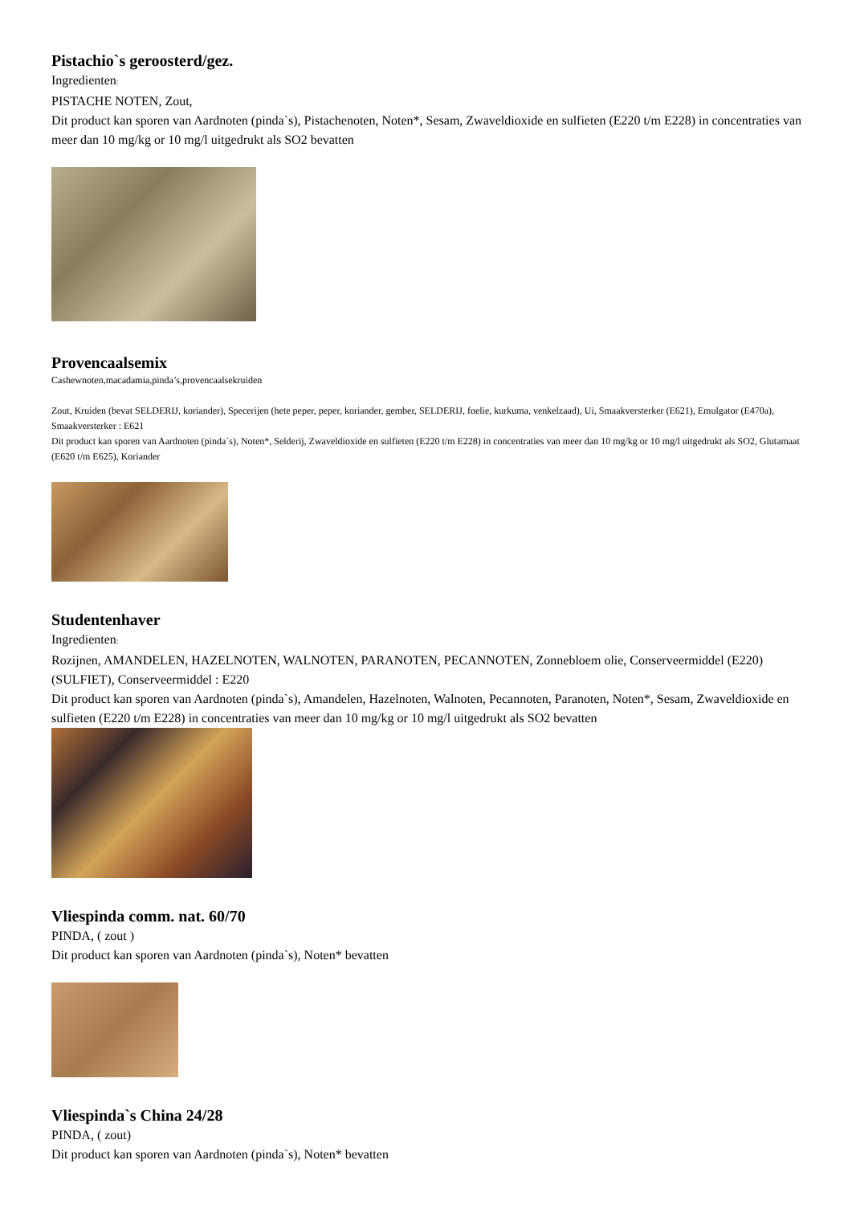Pistachio`s geroosterd/gez.
Ingredienten:
PISTACHE NOTEN, Zout,
Dit product kan sporen van Aardnoten (pinda`s), Pistachenoten, Noten*, Sesam, Zwaveldioxide en sulfieten (E220 t/m E228) in concentraties van meer dan 10 mg/kg or 10 mg/l uitgedrukt als SO2 bevatten
Provencaalsemix
Cashewnoten,macadamia,pinda’s,provencaalsekruiden
Zout, Kruiden (bevat SELDERIJ, koriander), Specerijen (hete peper, peper, koriander, gember, SELDERIJ, foelie, kurkuma, venkelzaad), Ui, Smaakversterker (E621), Emulgator (E470a), Smaakversterker : E621
Dit product kan sporen van Aardnoten (pinda`s), Noten*, Selderij, Zwaveldioxide en sulfieten (E220 t/m E228) in concentraties van meer dan 10 mg/kg or 10 mg/l uitgedrukt als SO2, Glutamaat (E620 t/m E625), Koriander
Studentenhaver
Ingredienten:
Rozijnen, AMANDELEN, HAZELNOTEN, WALNOTEN, PARANOTEN, PECANNOTEN, Zonnebloem olie, Conserveermiddel (E220) (SULFIET), Conserveermiddel : E220
Dit product kan sporen van Aardnoten (pinda`s), Amandelen, Hazelnoten, Walnoten, Pecannoten, Paranoten, Noten*, Sesam, Zwaveldioxide en sulfieten (E220 t/m E228) in concentraties van meer dan 10 mg/kg or 10 mg/l uitgedrukt als SO2 bevatten
Vliespinda comm. nat. 60/70
PINDA, ( zout )
Dit product kan sporen van Aardnoten (pinda`s), Noten* bevatten
Vliespinda`s China 24/28
PINDA, ( zout)
Dit product kan sporen van Aardnoten (pinda`s), Noten* bevatten